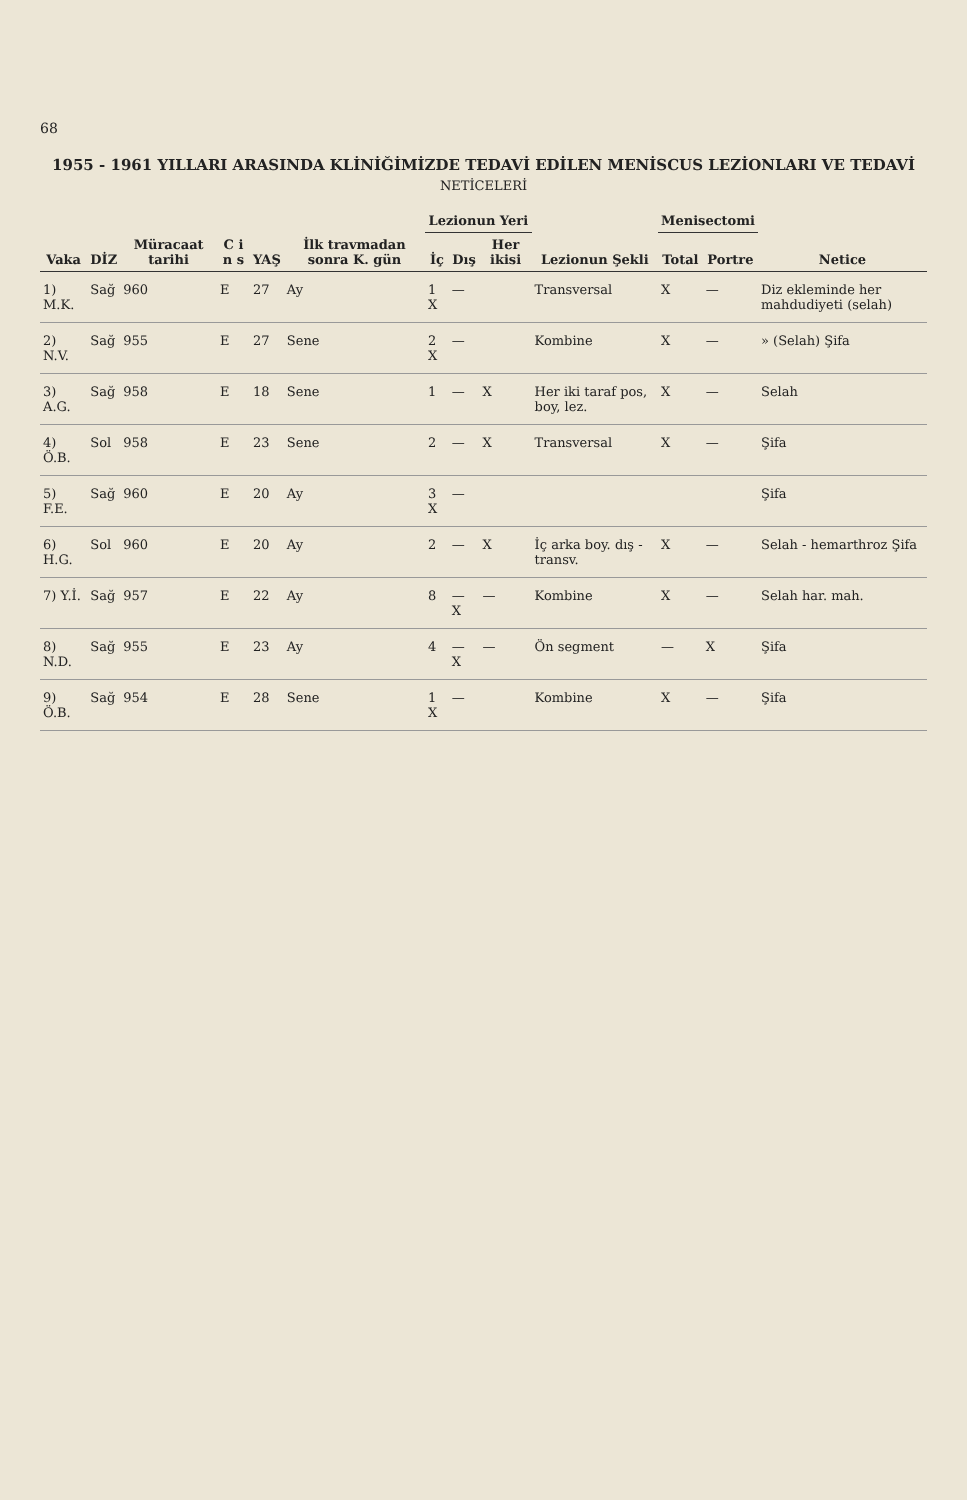68
1955 - 1961 YILLARI ARASINDA KLİNİĞİMİZDE TEDAVİ EDİLEN MENİSCUS LEZİONLARI VE TEDAVİ
NETİCELERİ
| Vaka | DİZ | Müracaat tarihi | C i n s | YAŞ | İlk travmadan sonra K. gün | Lezionun Yeri | | | Lezionun Şekli | Menisectomi | | Netice |
| --- | --- | --- | --- | --- | --- | --- | --- | --- | --- | --- | --- | --- |
| | | | | | | İç | Dış | Her ikisi | | Total | Portre | |
| 1) M.K. | Sağ | 960 | E | 27 | Ay | 1 X | — | | Transversal | X | — | Diz ekleminde her mahdudiyeti (selah) |
| 2) N.V. | Sağ | 955 | E | 27 | Sene | 2 X | — | | Kombine | X | — | » (Selah) Şifa |
| 3) A.G. | Sağ | 958 | E | 18 | Sene | 1 | — | X | Her iki taraf pos, boy, lez. | X | — | Selah |
| 4) Ö.B. | Sol | 958 | E | 23 | Sene | 2 | — | X | Transversal | X | — | Şifa |
| 5) F.E. | Sağ | 960 | E | 20 | Ay | 3 X | — | | | | | Şifa |
| 6) H.G. | Sol | 960 | E | 20 | Ay | 2 | — | X | İç arka boy. dış - transv. | X | — | Selah - hemarthroz Şifa |
| 7) Y.İ. | Sağ | 957 | E | 22 | Ay | 8 | — X | — | Kombine | X | — | Selah har. mah. |
| 8) N.D. | Sağ | 955 | E | 23 | Ay | 4 | — X | — | Ön segment | — | X | Şifa |
| 9) Ö.B. | Sağ | 954 | E | 28 | Sene | 1 X | — | | Kombine | X | — | Şifa |